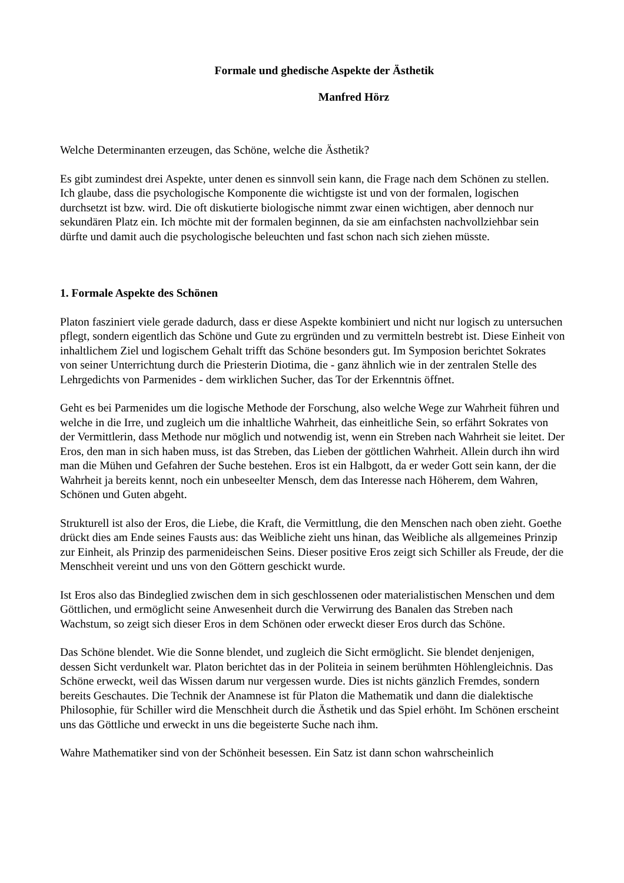Formale und ghedische Aspekte der Ästhetik
Manfred Hörz
Welche Determinanten erzeugen, das Schöne, welche die Ästhetik?
Es gibt zumindest drei Aspekte, unter denen es sinnvoll sein kann, die Frage nach dem Schönen zu stellen. Ich glaube, dass die psychologische Komponente die wichtigste ist und von der formalen, logischen durchsetzt ist bzw. wird. Die oft diskutierte biologische nimmt zwar einen wichtigen, aber dennoch nur sekundären Platz ein. Ich möchte mit der formalen beginnen, da sie am einfachsten nachvollziehbar sein dürfte und damit auch die psychologische beleuchten und fast schon nach sich ziehen müsste.
1. Formale Aspekte des Schönen
Platon fasziniert viele gerade dadurch, dass er diese Aspekte kombiniert und nicht nur logisch zu untersuchen pflegt, sondern eigentlich das Schöne und Gute zu ergründen und zu vermitteln bestrebt ist. Diese Einheit von inhaltlichem Ziel und logischem Gehalt trifft das Schöne besonders gut. Im Symposion berichtet Sokrates von seiner Unterrichtung durch die Priesterin Diotima, die - ganz ähnlich wie in der zentralen Stelle des Lehrgedichts von Parmenides - dem wirklichen Sucher, das Tor der Erkenntnis öffnet.
Geht es bei Parmenides um die logische Methode der Forschung, also welche Wege zur Wahrheit führen und welche in die Irre, und zugleich um die inhaltliche Wahrheit, das einheitliche Sein, so erfährt Sokrates von der Vermittlerin, dass Methode nur möglich und notwendig ist, wenn ein Streben nach Wahrheit sie leitet. Der Eros, den man in sich haben muss, ist das Streben, das Lieben der göttlichen Wahrheit. Allein durch ihn wird man die Mühen und Gefahren der Suche bestehen. Eros ist ein Halbgott, da er weder Gott sein kann, der die Wahrheit ja bereits kennt, noch ein unbeseelter Mensch, dem das Interesse nach Höherem, dem Wahren, Schönen und Guten abgeht.
Strukturell ist also der Eros, die Liebe, die Kraft, die Vermittlung, die den Menschen nach oben zieht. Goethe drückt dies am Ende seines Fausts aus: das Weibliche zieht uns hinan, das Weibliche als allgemeines Prinzip zur Einheit, als Prinzip des parmenideischen Seins. Dieser positive Eros zeigt sich Schiller als Freude, der die Menschheit vereint und uns von den Göttern geschickt wurde.
Ist Eros also das Bindeglied zwischen dem in sich geschlossenen oder materialistischen Menschen und dem Göttlichen, und ermöglicht seine Anwesenheit durch die Verwirrung des Banalen das Streben nach Wachstum, so zeigt sich dieser Eros in dem Schönen oder erweckt dieser Eros durch das Schöne.
Das Schöne blendet. Wie die Sonne blendet, und zugleich die Sicht ermöglicht. Sie blendet denjenigen, dessen Sicht verdunkelt war. Platon berichtet das in der Politeia in seinem berühmten Höhlengleichnis. Das Schöne erweckt, weil das Wissen darum nur vergessen wurde. Dies ist nichts gänzlich Fremdes, sondern bereits Geschautes. Die Technik der Anamnese ist für Platon die Mathematik und dann die dialektische Philosophie, für Schiller wird die Menschheit durch die Ästhetik und das Spiel erhöht. Im Schönen erscheint uns das Göttliche und erweckt in uns die begeisterte Suche nach ihm.
Wahre Mathematiker sind von der Schönheit besessen. Ein Satz ist dann schon wahrscheinlich